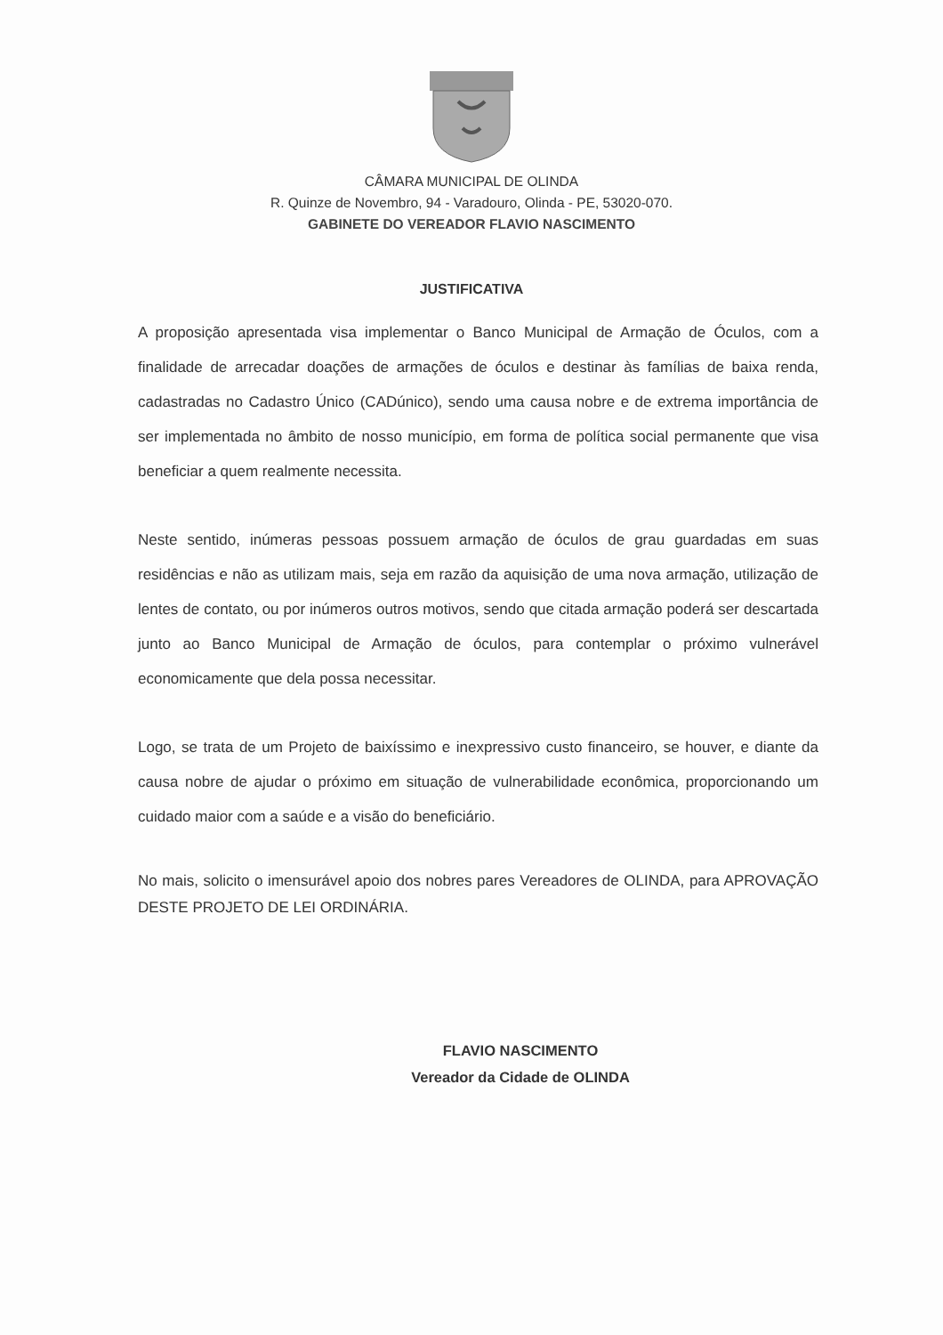CÂMARA MUNICIPAL DE OLINDA
R. Quinze de Novembro, 94 - Varadouro, Olinda - PE, 53020-070.
GABINETE DO VEREADOR FLAVIO NASCIMENTO
JUSTIFICATIVA
A proposição apresentada visa implementar o Banco Municipal de Armação de Óculos, com a finalidade de arrecadar doações de armações de óculos e destinar às famílias de baixa renda, cadastradas no Cadastro Único (CADúnico), sendo uma causa nobre e de extrema importância de ser implementada no âmbito de nosso município, em forma de política social permanente que visa beneficiar a quem realmente necessita.
Neste sentido, inúmeras pessoas possuem armação de óculos de grau guardadas em suas residências e não as utilizam mais, seja em razão da aquisição de uma nova armação, utilização de lentes de contato, ou por inúmeros outros motivos, sendo que citada armação poderá ser descartada junto ao Banco Municipal de Armação de óculos, para contemplar o próximo vulnerável economicamente que dela possa necessitar.
Logo, se trata de um Projeto de baixíssimo e inexpressivo custo financeiro, se houver, e diante da causa nobre de ajudar o próximo em situação de vulnerabilidade econômica, proporcionando um cuidado maior com a saúde e a visão do beneficiário.
No mais, solicito o imensurável apoio dos nobres pares Vereadores de OLINDA, para APROVAÇÃO DESTE PROJETO DE LEI ORDINÁRIA.
FLAVIO NASCIMENTO
Vereador da Cidade de OLINDA